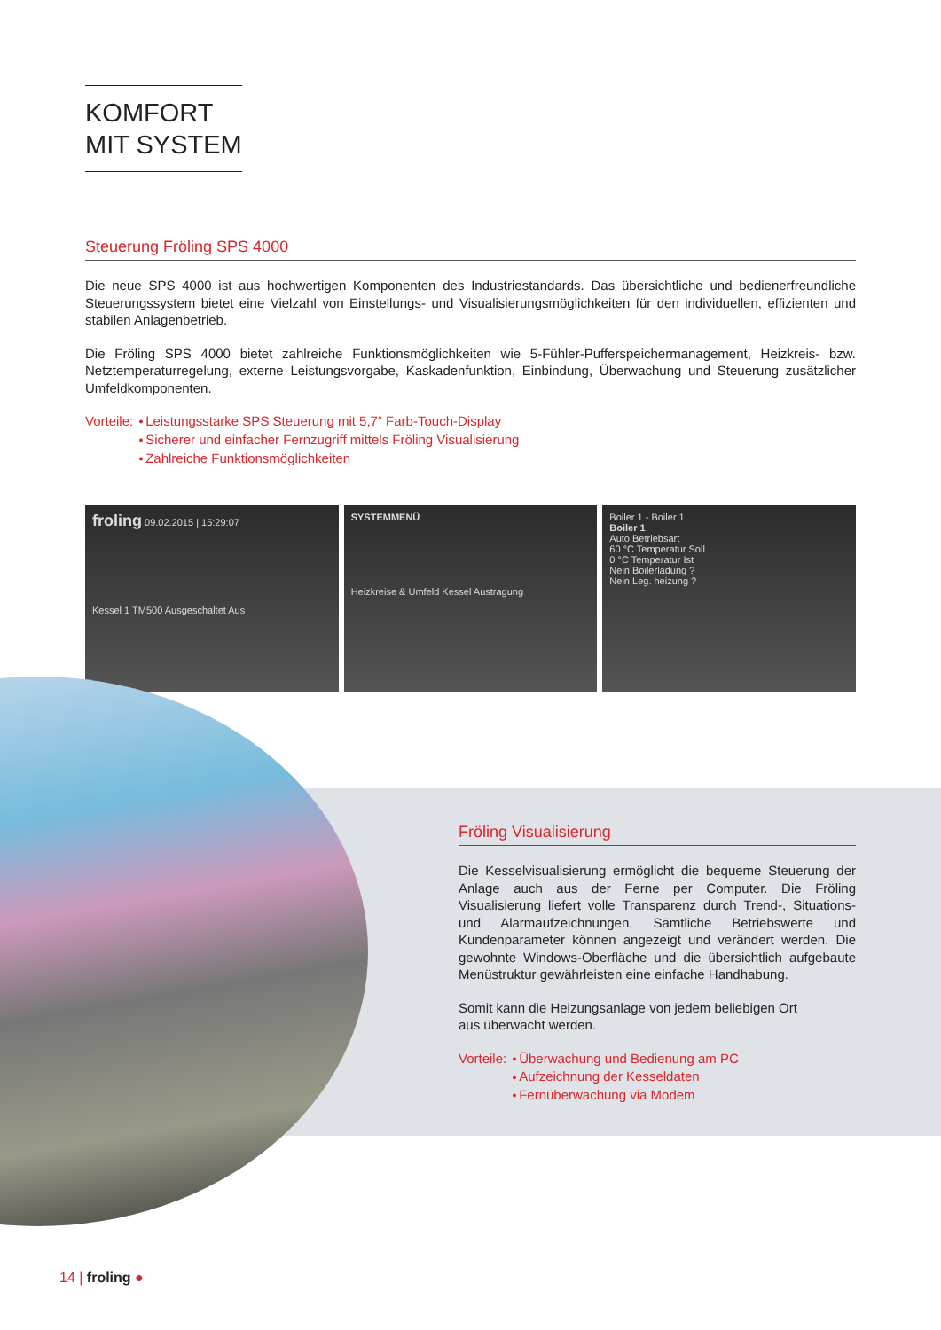KOMFORT
MIT SYSTEM
Steuerung Fröling SPS 4000
Die neue SPS 4000 ist aus hochwertigen Komponenten des Industriestandards. Das übersichtliche und bedienerfreundliche Steuerungssystem bietet eine Vielzahl von Einstellungs- und Visualisierungsmöglichkeiten für den individuellen, effizienten und stabilen Anlagenbetrieb.
Die Fröling SPS 4000 bietet zahlreiche Funktionsmöglichkeiten wie 5-Fühler-Pufferspeichermanagement, Heizkreis- bzw. Netztemperaturregelung, externe Leistungsvorgabe, Kaskadenfunktion, Einbindung, Überwachung und Steuerung zusätzlicher Umfeldkomponenten.
Vorteile: Leistungsstarke SPS Steuerung mit 5,7“ Farb-Touch-Display
Sicherer und einfacher Fernzugriff mittels Fröling Visualisierung
Zahlreiche Funktionsmöglichkeiten
froling 09.02.2015 | 15:29:07
Kessel 1 TM500 Ausgeschaltet Aus
SYSTEMMENÜ
Heizkreise & Umfeld Kessel Austragung
Boiler 1 - Boiler 1
Boiler 1
Auto Betriebsart
60 °C Temperatur Soll
0 °C Temperatur Ist
Nein Boilerladung ?
Nein Leg. heizung ?
Fröling Visualisierung
Die Kesselvisualisierung ermöglicht die bequeme Steuerung der Anlage auch aus der Ferne per Computer. Die Fröling Visualisierung liefert volle Transparenz durch Trend-, Situations- und Alarmaufzeichnungen. Sämtliche Betriebswerte und Kundenparameter können angezeigt und verändert werden. Die gewohnte Windows-Oberfläche und die übersichtlich aufgebaute Menüstruktur gewährleisten eine einfache Handhabung.
Somit kann die Heizungsanlage von jedem beliebigen Ort
aus überwacht werden.
Vorteile: Überwachung und Bedienung am PC
Aufzeichnung der Kesseldaten
Fernüberwachung via Modem
14 | froling ●